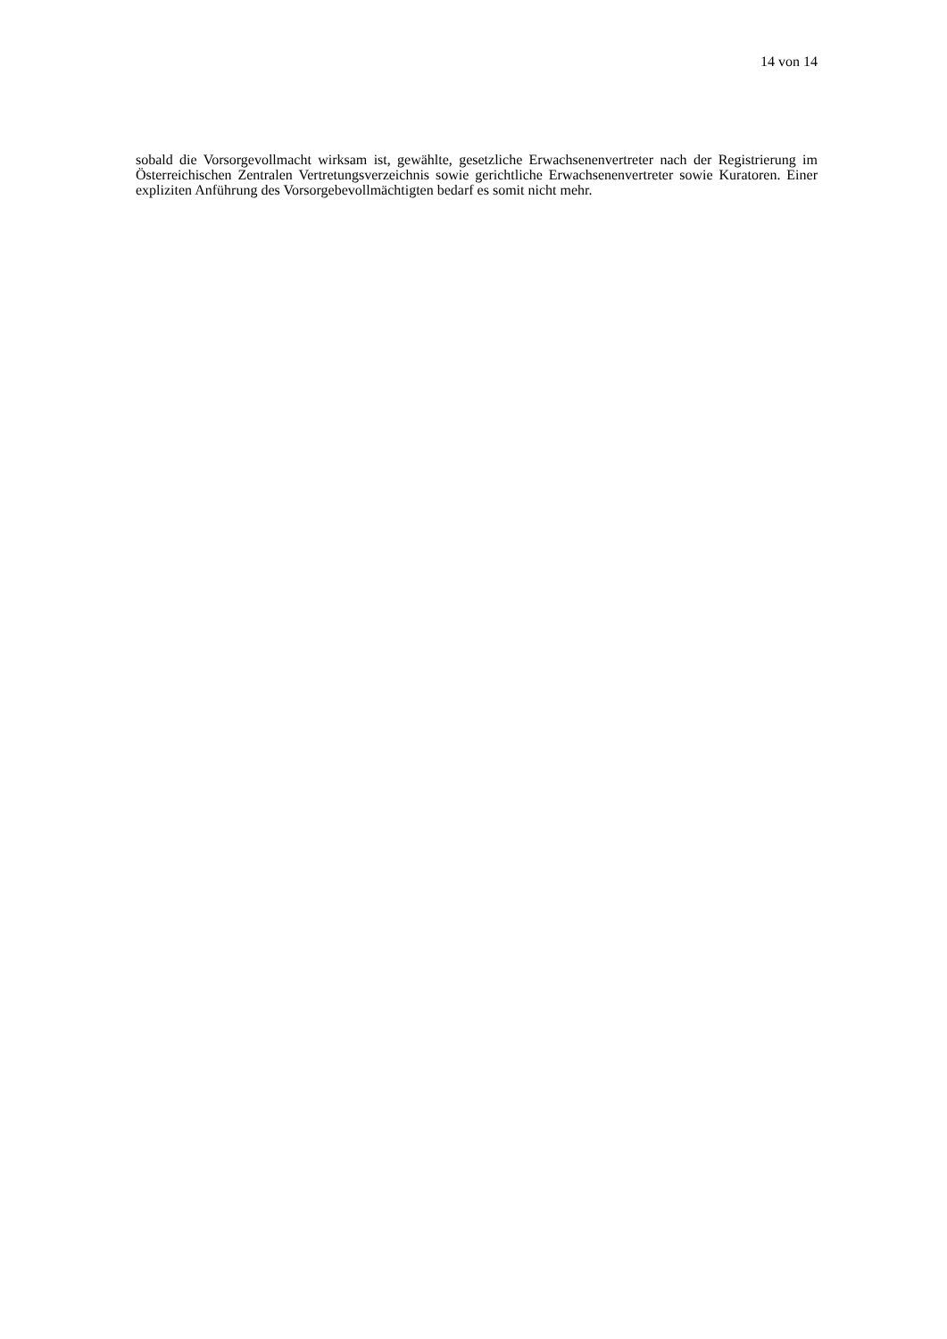14 von 14
sobald die Vorsorgevollmacht wirksam ist, gewählte, gesetzliche Erwachsenenvertreter nach der Registrierung im Österreichischen Zentralen Vertretungsverzeichnis sowie gerichtliche Erwachsenenvertreter sowie Kuratoren. Einer expliziten Anführung des Vorsorgebevollmächtigten bedarf es somit nicht mehr.